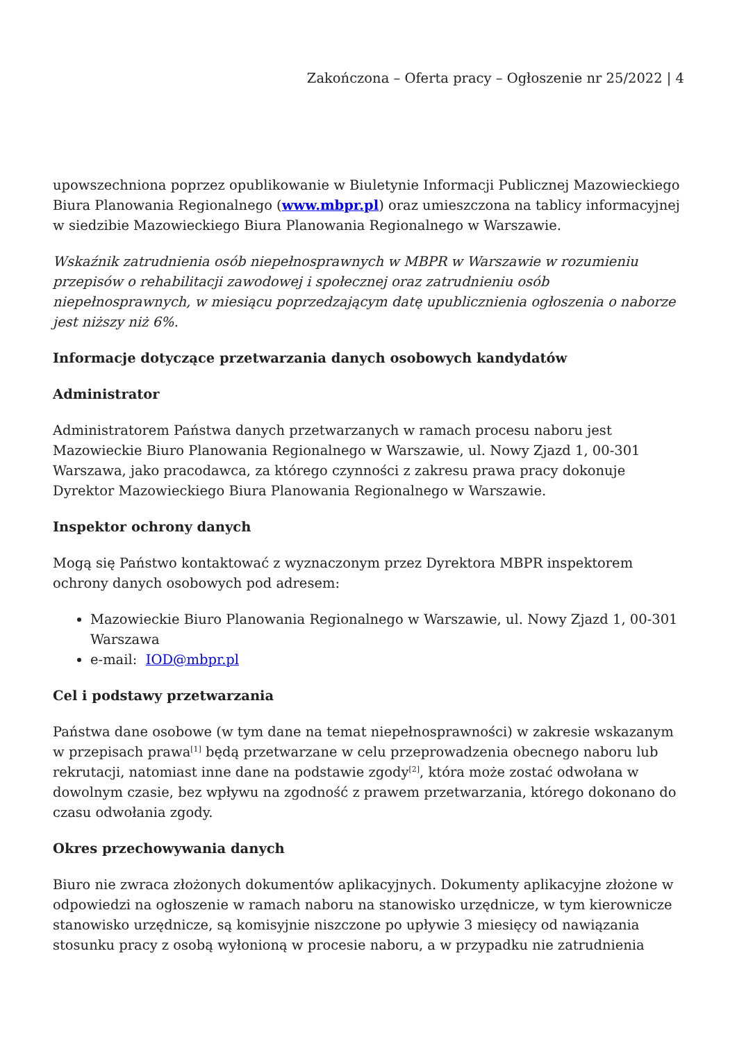Zakończona – Oferta pracy – Ogłoszenie nr 25/2022 | 4
upowszechniona poprzez opublikowanie w Biuletynie Informacji Publicznej Mazowieckiego Biura Planowania Regionalnego (www.mbpr.pl) oraz umieszczona na tablicy informacyjnej w siedzibie Mazowieckiego Biura Planowania Regionalnego w Warszawie.
Wskaźnik zatrudnienia osób niepełnosprawnych w MBPR w Warszawie w rozumieniu przepisów o rehabilitacji zawodowej i społecznej oraz zatrudnieniu osób niepełnosprawnych, w miesiącu poprzedzającym datę upublicznienia ogłoszenia o naborze jest niższy niż 6%.
Informacje dotyczące przetwarzania danych osobowych kandydatów
Administrator
Administratorem Państwa danych przetwarzanych w ramach procesu naboru jest Mazowieckie Biuro Planowania Regionalnego w Warszawie, ul. Nowy Zjazd 1, 00-301 Warszawa, jako pracodawca, za którego czynności z zakresu prawa pracy dokonuje Dyrektor Mazowieckiego Biura Planowania Regionalnego w Warszawie.
Inspektor ochrony danych
Mogą się Państwo kontaktować z wyznaczonym przez Dyrektora MBPR inspektorem ochrony danych osobowych pod adresem:
Mazowieckie Biuro Planowania Regionalnego w Warszawie, ul. Nowy Zjazd 1, 00-301 Warszawa
e-mail: IOD@mbpr.pl
Cel i podstawy przetwarzania
Państwa dane osobowe (w tym dane na temat niepełnosprawności) w zakresie wskazanym w przepisach prawa<sup>[1]</sup> będą przetwarzane w celu przeprowadzenia obecnego naboru lub rekrutacji, natomiast inne dane na podstawie zgody<sup>[2]</sup>, która może zostać odwołana w dowolnym czasie, bez wpływu na zgodność z prawem przetwarzania, którego dokonano do czasu odwołania zgody.
Okres przechowywania danych
Biuro nie zwraca złożonych dokumentów aplikacyjnych. Dokumenty aplikacyjne złożone w odpowiedzi na ogłoszenie w ramach naboru na stanowisko urzędnicze, w tym kierownicze stanowisko urzędnicze, są komisyjnie niszczone po upływie 3 miesięcy od nawiązania stosunku pracy z osobą wyłonioną w procesie naboru, a w przypadku nie zatrudnienia